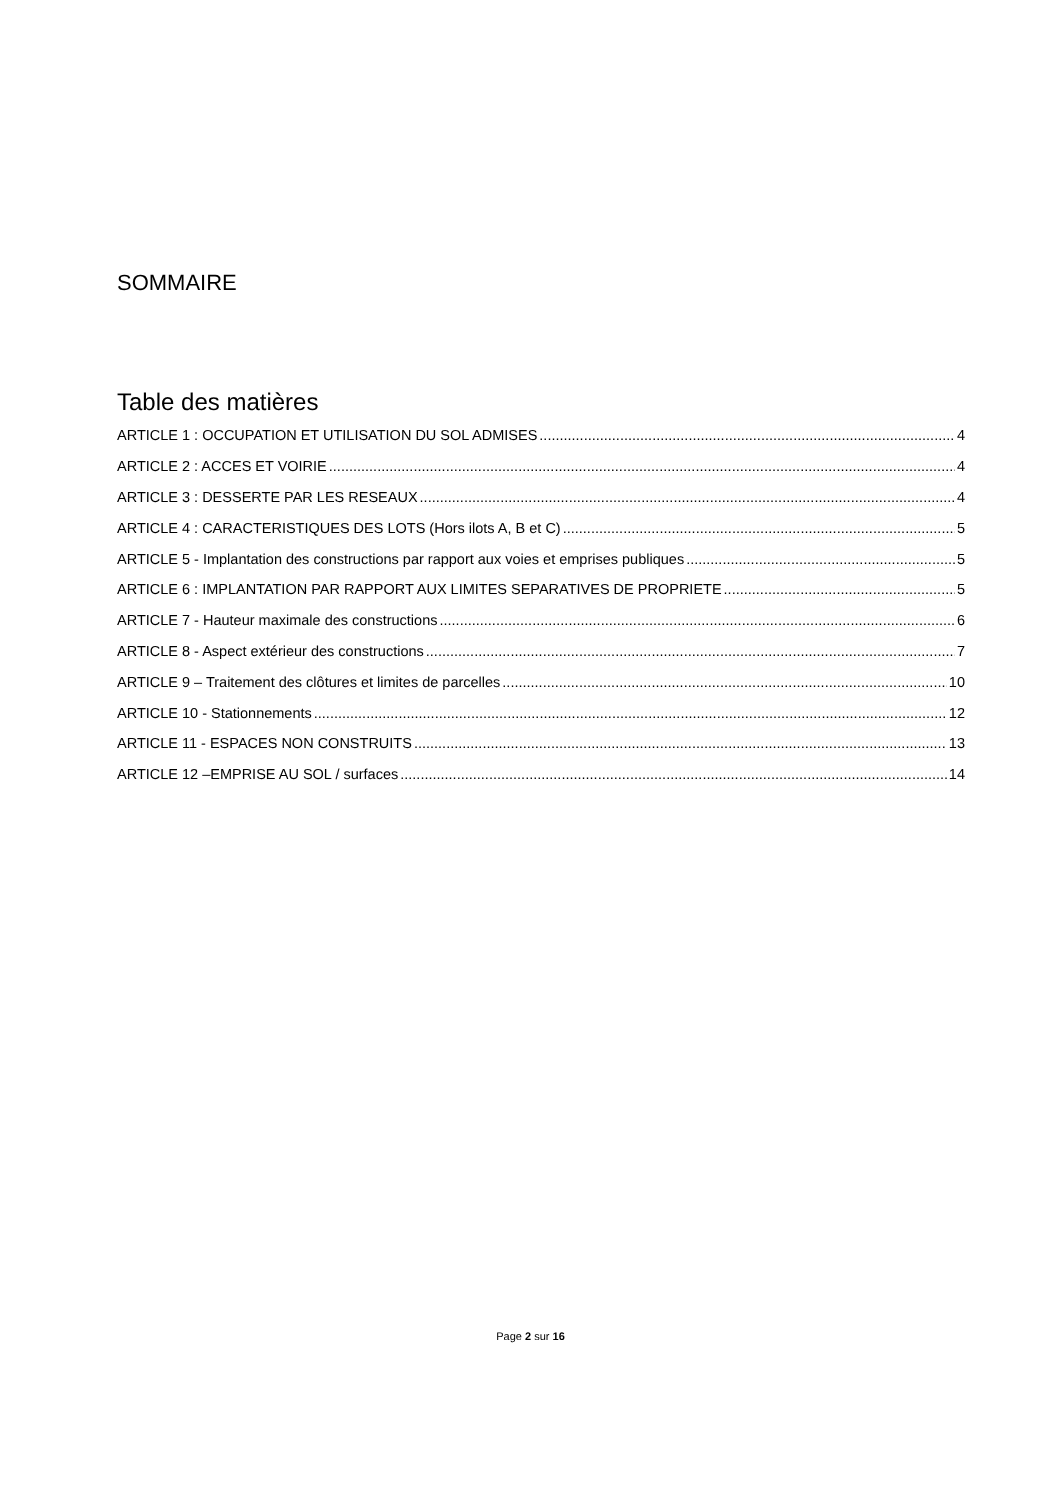SOMMAIRE
Table des matières
ARTICLE 1 : OCCUPATION ET UTILISATION DU SOL ADMISES 4
ARTICLE 2 : ACCES ET VOIRIE 4
ARTICLE 3 : DESSERTE PAR LES RESEAUX 4
ARTICLE 4 : CARACTERISTIQUES DES LOTS (Hors ilots A, B et C) 5
ARTICLE 5 - Implantation des constructions par rapport aux voies et emprises publiques 5
ARTICLE 6 : IMPLANTATION PAR RAPPORT AUX LIMITES SEPARATIVES DE PROPRIETE 5
ARTICLE 7 - Hauteur maximale des constructions 6
ARTICLE 8 - Aspect extérieur des constructions 7
ARTICLE 9 – Traitement des clôtures et limites de parcelles 10
ARTICLE 10 - Stationnements 12
ARTICLE 11 - ESPACES NON CONSTRUITS 13
ARTICLE 12 –EMPRISE AU SOL / surfaces 14
Page 2 sur 16